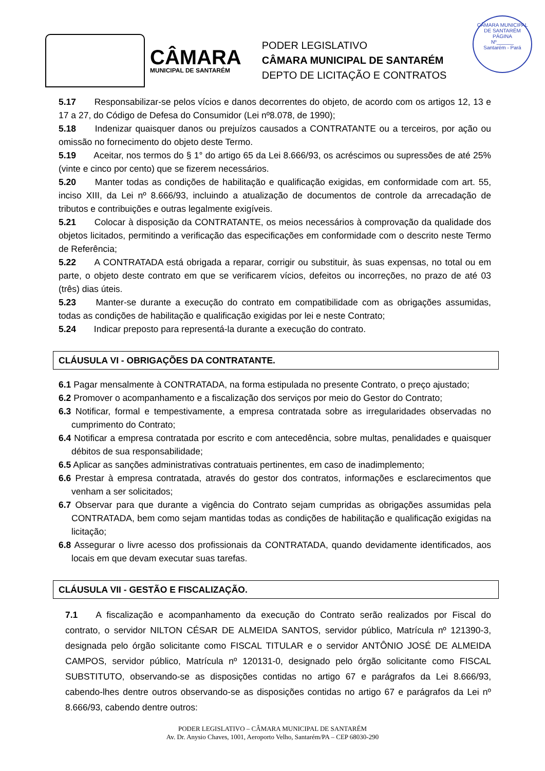CÂMARA MUNICIPAL DE SANTARÉM
PÁGINA
Nº______
Santarém - Pará
CÂMARA
MUNICIPAL DE SANTARÉM
PODER LEGISLATIVO
CÂMARA MUNICIPAL DE SANTARÉM
DEPTO DE LICITAÇÃO E CONTRATOS
5.17 Responsabilizar-se pelos vícios e danos decorrentes do objeto, de acordo com os artigos 12, 13 e 17 a 27, do Código de Defesa do Consumidor (Lei nº8.078, de 1990);
5.18 Indenizar quaisquer danos ou prejuízos causados a CONTRATANTE ou a terceiros, por ação ou omissão no fornecimento do objeto deste Termo.
5.19 Aceitar, nos termos do § 1° do artigo 65 da Lei 8.666/93, os acréscimos ou supressões de até 25% (vinte e cinco por cento) que se fizerem necessários.
5.20 Manter todas as condições de habilitação e qualificação exigidas, em conformidade com art. 55, inciso XIII, da Lei nº 8.666/93, incluindo a atualização de documentos de controle da arrecadação de tributos e contribuições e outras legalmente exigíveis.
5.21 Colocar à disposição da CONTRATANTE, os meios necessários à comprovação da qualidade dos objetos licitados, permitindo a verificação das especificações em conformidade com o descrito neste Termo de Referência;
5.22 A CONTRATADA está obrigada a reparar, corrigir ou substituir, às suas expensas, no total ou em parte, o objeto deste contrato em que se verificarem vícios, defeitos ou incorreções, no prazo de até 03 (três) dias úteis.
5.23 Manter-se durante a execução do contrato em compatibilidade com as obrigações assumidas, todas as condições de habilitação e qualificação exigidas por lei e neste Contrato;
5.24 Indicar preposto para representá-la durante a execução do contrato.
CLÁUSULA VI - OBRIGAÇÕES DA CONTRATANTE.
6.1 Pagar mensalmente à CONTRATADA, na forma estipulada no presente Contrato, o preço ajustado;
6.2 Promover o acompanhamento e a fiscalização dos serviços por meio do Gestor do Contrato;
6.3 Notificar, formal e tempestivamente, a empresa contratada sobre as irregularidades observadas no cumprimento do Contrato;
6.4 Notificar a empresa contratada por escrito e com antecedência, sobre multas, penalidades e quaisquer débitos de sua responsabilidade;
6.5 Aplicar as sanções administrativas contratuais pertinentes, em caso de inadimplemento;
6.6 Prestar à empresa contratada, através do gestor dos contratos, informações e esclarecimentos que venham a ser solicitados;
6.7 Observar para que durante a vigência do Contrato sejam cumpridas as obrigações assumidas pela CONTRATADA, bem como sejam mantidas todas as condições de habilitação e qualificação exigidas na licitação;
6.8 Assegurar o livre acesso dos profissionais da CONTRATADA, quando devidamente identificados, aos locais em que devam executar suas tarefas.
CLÁUSULA VII - GESTÃO E FISCALIZAÇÃO.
7.1 A fiscalização e acompanhamento da execução do Contrato serão realizados por Fiscal do contrato, o servidor NILTON CÉSAR DE ALMEIDA SANTOS, servidor público, Matrícula nº 121390-3, designada pelo órgão solicitante como FISCAL TITULAR e o servidor ANTÔNIO JOSÉ DE ALMEIDA CAMPOS, servidor público, Matrícula nº 120131-0, designado pelo órgão solicitante como FISCAL SUBSTITUTO, observando-se as disposições contidas no artigo 67 e parágrafos da Lei 8.666/93, cabendo-lhes dentre outros observando-se as disposições contidas no artigo 67 e parágrafos da Lei nº 8.666/93, cabendo dentre outros:
PODER LEGISLATIVO – CÂMARA MUNICIPAL DE SANTARÉM
Av. Dr. Anysio Chaves, 1001, Aeroporto Velho, Santarém/PA – CEP 68030-290